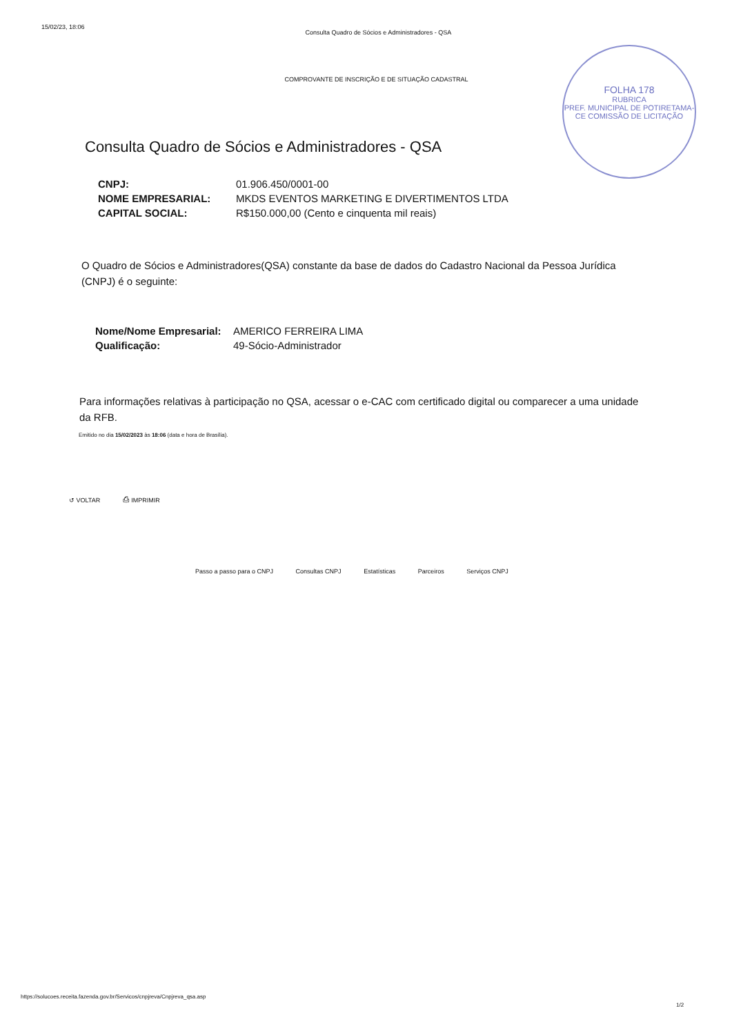15/02/23, 18:06 Consulta Quadro de Sócios e Administradores - QSA
COMPROVANTE DE INSCRIÇÃO E DE SITUAÇÃO CADASTRAL
FOLHA 178
RUBRICA
PREF. MUNICIPAL DE POTIRETAMA-CE COMISSÃO DE LICITAÇÃO
Consulta Quadro de Sócios e Administradores - QSA
| CNPJ: | 01.906.450/0001-00 |
| NOME EMPRESARIAL: | MKDS EVENTOS MARKETING E DIVERTIMENTOS LTDA |
| CAPITAL SOCIAL: | R$150.000,00 (Cento e cinquenta mil reais) |
O Quadro de Sócios e Administradores(QSA) constante da base de dados do Cadastro Nacional da Pessoa Jurídica (CNPJ) é o seguinte:
| Nome/Nome Empresarial: | AMERICO FERREIRA LIMA |
| Qualificação: | 49-Sócio-Administrador |
Para informações relativas à participação no QSA, acessar o e-CAC com certificado digital ou comparecer a uma unidade da RFB.
Emitido no dia 15/02/2023 às 18:06 (data e hora de Brasília).
↺ VOLTAR ⎙ IMPRIMIR
Passo a passo para o CNPJ Consultas CNPJ Estatísticas Parceiros Serviços CNPJ
https://solucoes.receita.fazenda.gov.br/Servicos/cnpjreva/Cnpjreva_qsa.asp
1/2